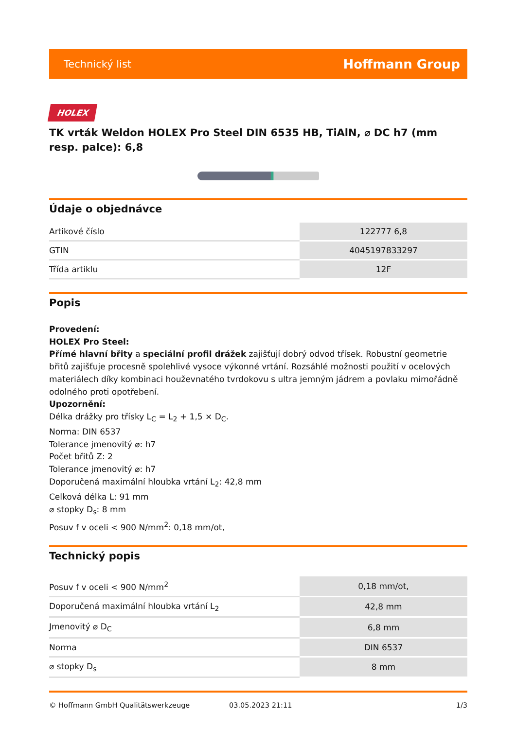Technický list Hoffmann Group
HOLEX
TK vrták Weldon HOLEX Pro Steel DIN 6535 HB, TiAlN, ⌀ DC h7 (mm resp. palce): 6,8
Údaje o objednávce
| Artikové číslo | 122777 6,8 |
| GTIN | 4045197833297 |
| Třída artiklu | 12F |
Popis
Provedení:
HOLEX Pro Steel:
Přímé hlavní břity a speciální profil drážek zajišťují dobrý odvod třísek. Robustní geometrie břitů zajišťuje procesně spolehlivé vysoce výkonné vrtání. Rozsáhlé možnosti použití v ocelových materiálech díky kombinaci houževnatého tvrdokovu s ultra jemným jádrem a povlaku mimořádně odolného proti opotřebení.
Upozornění:
Délka drážky pro třísky L<sub>C</sub> = L<sub>2</sub> + 1,5 × D<sub>C</sub>.
Norma: DIN 6537
Tolerance jmenovitý ⌀: h7
Počet břitů Z: 2
Tolerance jmenovitý ⌀: h7
Doporučená maximální hloubka vrtání L<sub>2</sub>: 42,8 mm
Celková délka L: 91 mm
⌀ stopky D<sub>s</sub>: 8 mm
Posuv f v oceli < 900 N/mm<sup>2</sup>: 0,18 mm/ot,
Technický popis
| Posuv f v oceli < 900 N/mm<sup>2</sup> | 0,18 mm/ot, |
| Doporučená maximální hloubka vrtání L<sub>2</sub> | 42,8 mm |
| Jmenovitý ⌀ D<sub>C</sub> | 6,8 mm |
| Norma | DIN 6537 |
| ⌀ stopky D<sub>s</sub> | 8 mm |
© Hoffmann GmbH Qualitätswerkzeuge 03.05.2023 21:11 1/3